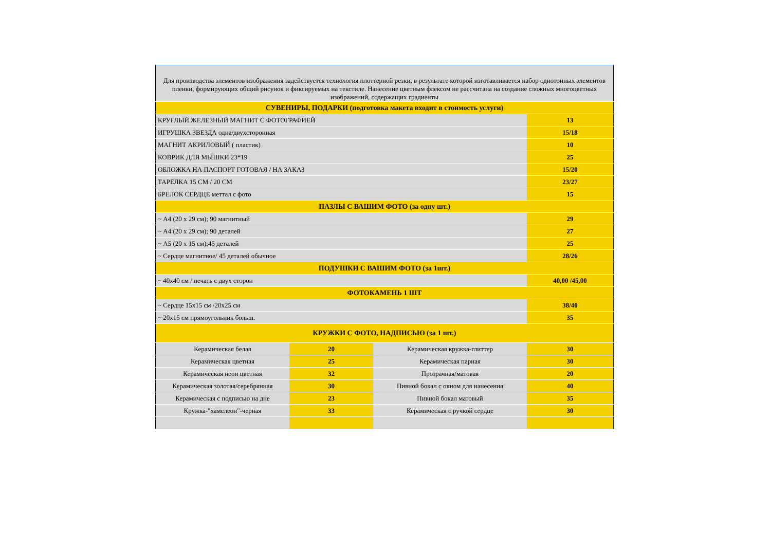| Для производства элементов изображения задействуется технология плоттерной резки, в результате которой изготавливается набор однотонных элементов пленки, формирующих общий рисунок и фиксируемых на текстиле. Нанесение цветным флексом не рассчитана на создание сложных многоцветных изображений, содержащих градиенты | | | |
| СУВЕНИРЫ, ПОДАРКИ (подготовка макета входит в стоимость услуги) | | | |
| КРУГЛЫЙ ЖЕЛЕЗНЫЙ МАГНИТ С ФОТОГРАФИЕЙ | | | 13 |
| ИГРУШКА ЗВЕЗДА одна/двухсторонная | | | 15/18 |
| МАГНИТ АКРИЛОВЫЙ ( пластик) | | | 10 |
| КОВРИК ДЛЯ МЫШКИ 23*19 | | | 25 |
| ОБЛОЖКА НА ПАСПОРТ ГОТОВАЯ / НА ЗАКАЗ | | | 15/20 |
| ТАРЕЛКА 15 СМ / 20 СМ | | | 23/27 |
| БРЕЛОК СЕРДЦЕ меттал с фото | | | 15 |
| ПАЗЛЫ С ВАШИМ ФОТО (за одну шт.) | | | |
| ~ А4 (20 х 29 см); 90 магнитный | | | 29 |
| ~ А4 (20 х 29 см); 90 деталей | | | 27 |
| ~ А5 (20 х 15 см);45 деталей | | | 25 |
| ~ Сердце магнитное/ 45 деталей обычное | | | 28/26 |
| ПОДУШКИ С ВАШИМ ФОТО (за 1шт.) | | | |
| ~ 40х40 см / печать с двух сторон | | | 40,00 /45,00 |
| ФОТОКАМЕНЬ 1 ШТ | | | |
| ~ Сердце 15х15 см /20х25 см | | | 38/40 |
| ~ 20х15 см прямоугольник больш. | | | 35 |
| КРУЖКИ С ФОТО, НАДПИСЬЮ (за 1 шт.) | | | |
| Керамическая белая | 20 | Керамическая кружка-глиттер | 30 |
| Керамическая цветная | 25 | Керамическая парная | 30 |
| Керамическая неон цветная | 32 | Прозрачная/матовая | 20 |
| Керамическая золотая/серебрянная | 30 | Пивной бокал с окном для нанесения | 40 |
| Керамическая с подписью на дне | 23 | Пивной бокал матовый | 35 |
| Кружка-"хамелеон"-черная | 33 | Керамическая с ручкой сердце | 30 |